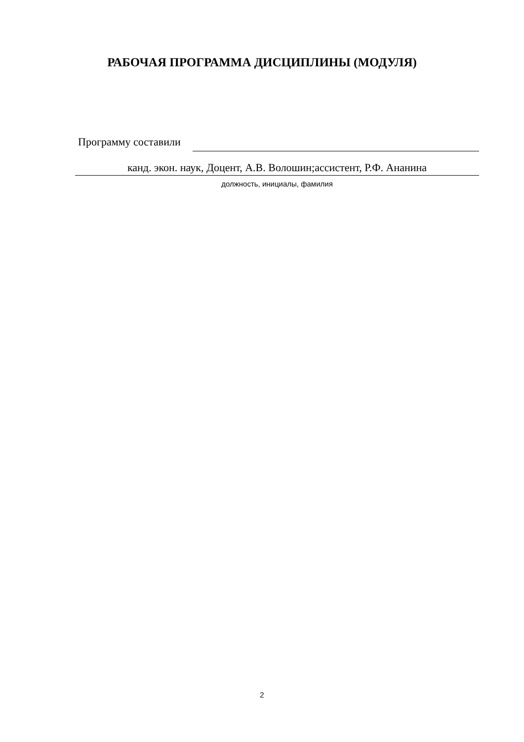РАБОЧАЯ ПРОГРАММА ДИСЦИПЛИНЫ (МОДУЛЯ)
Программу составили
канд. экон. наук, Доцент, А.В. Волошин;ассистент, Р.Ф. Ананина
должность, инициалы, фамилия
2